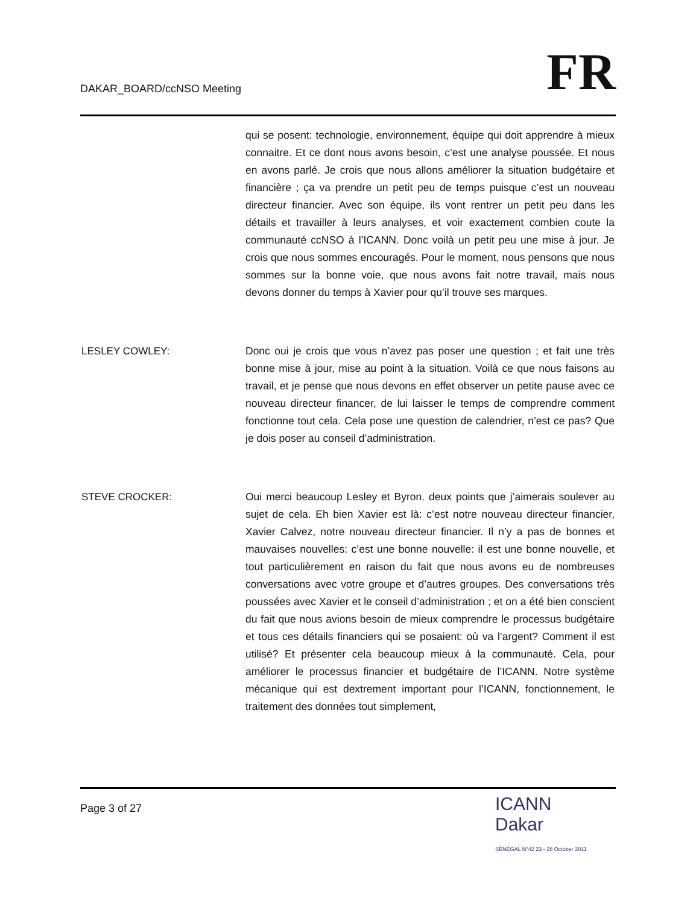DAKAR_BOARD/ccNSO Meeting
FR
qui se posent: technologie, environnement, équipe qui doit apprendre à mieux connaitre. Et ce dont nous avons besoin, c’est une analyse poussée. Et nous en avons parlé. Je crois que nous allons améliorer la situation budgétaire et financière ; ça va prendre un petit peu de temps puisque c’est un nouveau directeur financier. Avec son équipe, ils vont rentrer un petit peu dans les détails et travailler à leurs analyses, et voir exactement combien coute la communauté ccNSO à l’ICANN. Donc voilà un petit peu une mise à jour. Je crois que nous sommes encouragés. Pour le moment, nous pensons que nous sommes sur la bonne voie, que nous avons fait notre travail, mais nous devons donner du temps à Xavier pour qu’il trouve ses marques.
LESLEY COWLEY: Donc oui je crois que vous n’avez pas poser une question ; et fait une très bonne mise à jour, mise au point à la situation. Voilà ce que nous faisons au travail, et je pense que nous devons en effet observer un petite pause avec ce nouveau directeur financer, de lui laisser le temps de comprendre comment fonctionne tout cela. Cela pose une question de calendrier, n’est ce pas? Que je dois poser au conseil d’administration.
STEVE CROCKER: Oui merci beaucoup Lesley et Byron. deux points que j’aimerais soulever au sujet de cela. Eh bien Xavier est là: c’est notre nouveau directeur financier, Xavier Calvez, notre nouveau directeur financier. Il n’y a pas de bonnes et mauvaises nouvelles: c’est une bonne nouvelle: il est une bonne nouvelle, et tout particulièrement en raison du fait que nous avons eu de nombreuses conversations avec votre groupe et d’autres groupes. Des conversations très poussées avec Xavier et le conseil d’administration ; et on a été bien conscient du fait que nous avions besoin de mieux comprendre le processus budgétaire et tous ces détails financiers qui se posaient: où va l’argent? Comment il est utilisé? Et présenter cela beaucoup mieux à la communauté. Cela, pour améliorer le processus financier et budgétaire de l’ICANN. Notre système mécanique qui est dextrement important pour l’ICANN, fonctionnement, le traitement des données tout simplement,
Page 3 of 27
ICANN
Dakar
SÉNÉGAL N°42 23 - 28 October 2011